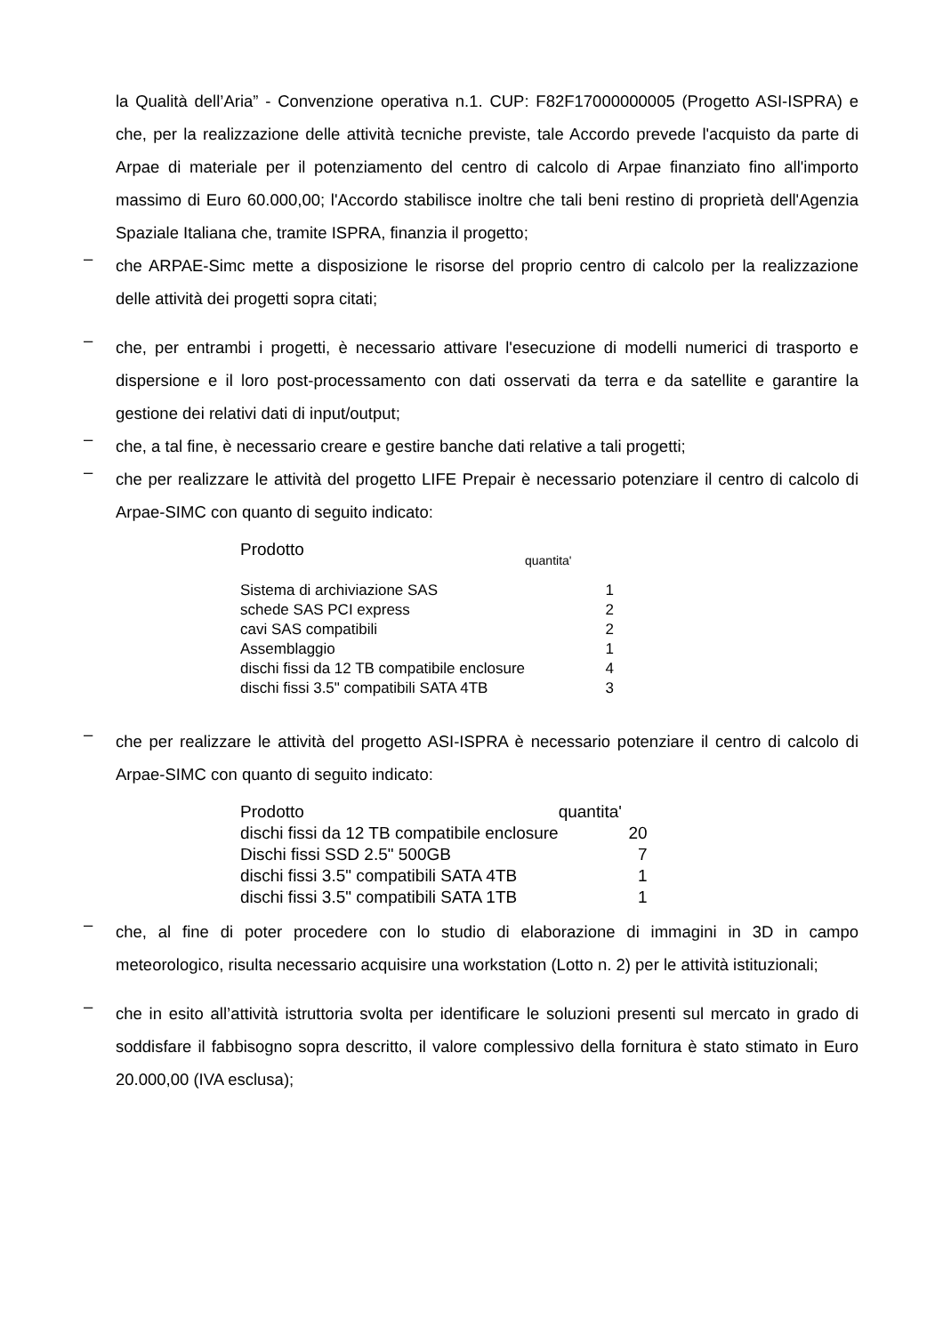la Qualità dell’Aria” - Convenzione operativa n.1. CUP: F82F17000000005 (Progetto ASI-ISPRA) e che, per la realizzazione delle attività tecniche previste, tale Accordo prevede l'acquisto da parte di Arpae di materiale per il potenziamento del centro di calcolo di Arpae finanziato fino all'importo massimo di Euro 60.000,00; l'Accordo stabilisce inoltre che tali beni restino di proprietà dell'Agenzia Spaziale Italiana che, tramite ISPRA, finanzia il progetto;
–
che ARPAE-Simc mette a disposizione le risorse del proprio centro di calcolo per la realizzazione delle attività dei progetti sopra citati;
–
che, per entrambi i progetti, è necessario attivare l'esecuzione di modelli numerici di trasporto e dispersione e il loro post-processamento con dati osservati da terra e da satellite e garantire la gestione dei relativi dati di input/output;
–
che, a tal fine, è necessario creare e gestire banche dati relative a tali progetti;
–
che per realizzare le attività del progetto LIFE Prepair è necessario potenziare il centro di calcolo di Arpae-SIMC con quanto di seguito indicato:
| Prodotto | quantita' |
| Sistema di archiviazione SAS | 1 |
| schede SAS PCI express | 2 |
| cavi SAS compatibili | 2 |
| Assemblaggio | 1 |
| dischi fissi da 12 TB compatibile enclosure | 4 |
| dischi fissi 3.5" compatibili SATA 4TB | 3 |
–
che per realizzare le attività del progetto ASI-ISPRA è necessario potenziare il centro di calcolo di Arpae-SIMC con quanto di seguito indicato:
| Prodotto | quantita' |
| dischi fissi da 12 TB compatibile enclosure | 20 |
| Dischi fissi SSD 2.5" 500GB | 7 |
| dischi fissi 3.5" compatibili SATA 4TB | 1 |
| dischi fissi 3.5" compatibili SATA 1TB | 1 |
–
che, al fine di poter procedere con lo studio di elaborazione di immagini in 3D in campo meteorologico, risulta necessario acquisire una workstation (Lotto n. 2) per le attività istituzionali;
–
che in esito all’attività istruttoria svolta per identificare le soluzioni presenti sul mercato in grado di soddisfare il fabbisogno sopra descritto, il valore complessivo della fornitura è stato stimato in Euro 20.000,00 (IVA esclusa);